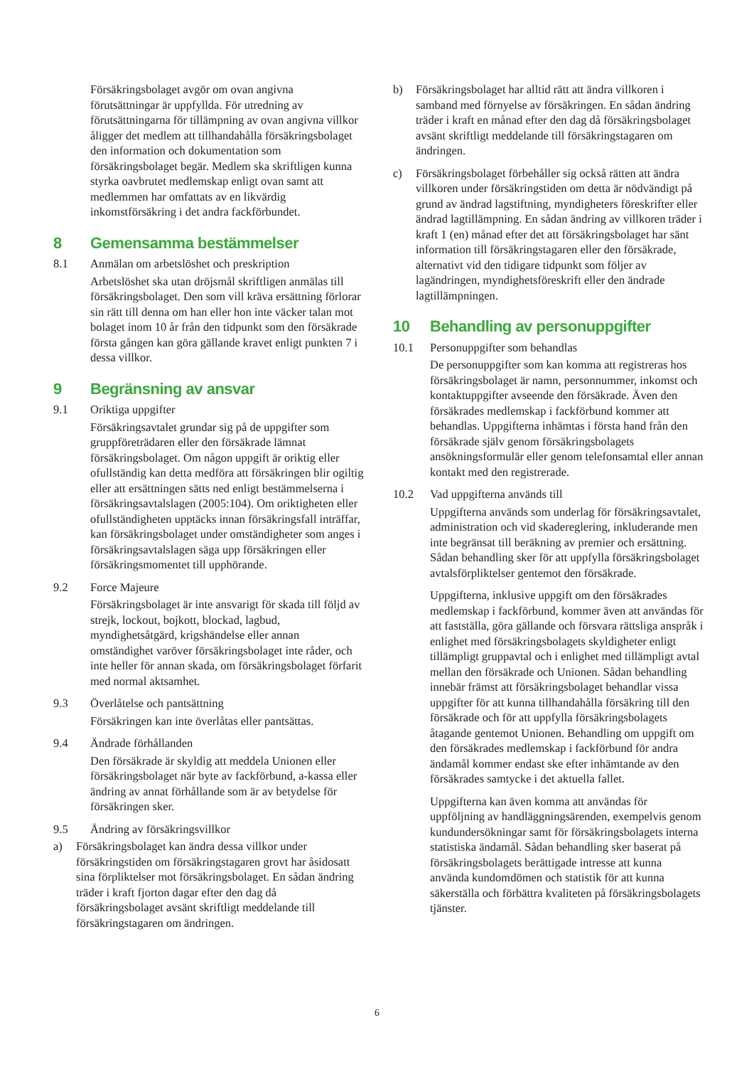Försäkringsbolaget avgör om ovan angivna förutsättningar är uppfyllda. För utredning av förutsättningarna för tillämpning av ovan angivna villkor åligger det medlem att tillhandahålla försäkringsbolaget den information och dokumentation som försäkringsbolaget begär. Medlem ska skriftligen kunna styrka oavbrutet medlemskap enligt ovan samt att medlemmen har omfattats av en likvärdig inkomstförsäkring i det andra fackförbundet.
8 Gemensamma bestämmelser
8.1 Anmälan om arbetslöshet och preskription
Arbetslöshet ska utan dröjsmål skriftligen anmälas till försäkringsbolaget. Den som vill kräva ersättning förlorar sin rätt till denna om han eller hon inte väcker talan mot bolaget inom 10 år från den tidpunkt som den försäkrade första gången kan göra gällande kravet enligt punkten 7 i dessa villkor.
9 Begränsning av ansvar
9.1 Oriktiga uppgifter
Försäkringsavtalet grundar sig på de uppgifter som gruppföreträdaren eller den försäkrade lämnat försäkringsbolaget. Om någon uppgift är oriktig eller ofullständig kan detta medföra att försäkringen blir ogiltig eller att ersättningen sätts ned enligt bestämmelserna i försäkringsavtalslagen (2005:104). Om oriktigheten eller ofullständigheten upptäcks innan försäkringsfall inträffar, kan försäkringsbolaget under omständigheter som anges i försäkringsavtalslagen säga upp försäkringen eller försäkringsmomentet till upphörande.
9.2 Force Majeure
Försäkringsbolaget är inte ansvarigt för skada till följd av strejk, lockout, bojkott, blockad, lagbud, myndighetsåtgärd, krigshändelse eller annan omständighet varöver försäkringsbolaget inte råder, och inte heller för annan skada, om försäkringsbolaget förfarit med normal aktsamhet.
9.3 Överlåtelse och pantsättning
Försäkringen kan inte överlåtas eller pantsättas.
9.4 Ändrade förhållanden
Den försäkrade är skyldig att meddela Unionen eller försäkringsbolaget när byte av fackförbund, a-kassa eller ändring av annat förhållande som är av betydelse för försäkringen sker.
9.5 Ändring av försäkringsvillkor
a) Försäkringsbolaget kan ändra dessa villkor under försäkringstiden om försäkringstagaren grovt har åsidosatt sina förpliktelser mot försäkringsbolaget. En sådan ändring träder i kraft fjorton dagar efter den dag då försäkringsbolaget avsänt skriftligt meddelande till försäkringstagaren om ändringen.
b) Försäkringsbolaget har alltid rätt att ändra villkoren i samband med förnyelse av försäkringen. En sådan ändring träder i kraft en månad efter den dag då försäkringsbolaget avsänt skriftligt meddelande till försäkringstagaren om ändringen.
c) Försäkringsbolaget förbehåller sig också rätten att ändra villkoren under försäkringstiden om detta är nödvändigt på grund av ändrad lagstiftning, myndigheters föreskrifter eller ändrad lagtillämpning. En sådan ändring av villkoren träder i kraft 1 (en) månad efter det att försäkringsbolaget har sänt information till försäkringstagaren eller den försäkrade, alternativt vid den tidigare tidpunkt som följer av lagändringen, myndighetsföreskrift eller den ändrade lagtillämpningen.
10 Behandling av personuppgifter
10.1 Personuppgifter som behandlas
De personuppgifter som kan komma att registreras hos försäkringsbolaget är namn, personnummer, inkomst och kontaktuppgifter avseende den försäkrade. Även den försäkrades medlemskap i fackförbund kommer att behandlas. Uppgifterna inhämtas i första hand från den försäkrade själv genom försäkringsbolagets ansökningsformulär eller genom telefonsamtal eller annan kontakt med den registrerade.
10.2 Vad uppgifterna används till
Uppgifterna används som underlag för försäkringsavtalet, administration och vid skadereglering, inkluderande men inte begränsat till beräkning av premier och ersättning. Sådan behandling sker för att uppfylla försäkringsbolaget avtalsförpliktelser gentemot den försäkrade.
Uppgifterna, inklusive uppgift om den försäkrades medlemskap i fackförbund, kommer även att användas för att fastställa, göra gällande och försvara rättsliga anspråk i enlighet med försäkringsbolagets skyldigheter enligt tillämpligt gruppavtal och i enlighet med tillämpligt avtal mellan den försäkrade och Unionen. Sådan behandling innebär främst att försäkringsbolaget behandlar vissa uppgifter för att kunna tillhandahålla försäkring till den försäkrade och för att uppfylla försäkringsbolagets åtagande gentemot Unionen. Behandling om uppgift om den försäkrades medlemskap i fackförbund för andra ändamål kommer endast ske efter inhämtande av den försäkrades samtycke i det aktuella fallet.
Uppgifterna kan även komma att användas för uppföljning av handläggningsärenden, exempelvis genom kundundersökningar samt för försäkringsbolagets interna statistiska ändamål. Sådan behandling sker baserat på försäkringsbolagets berättigade intresse att kunna använda kundomdömen och statistik för att kunna säkerställa och förbättra kvaliteten på försäkringsbolagets tjänster.
6